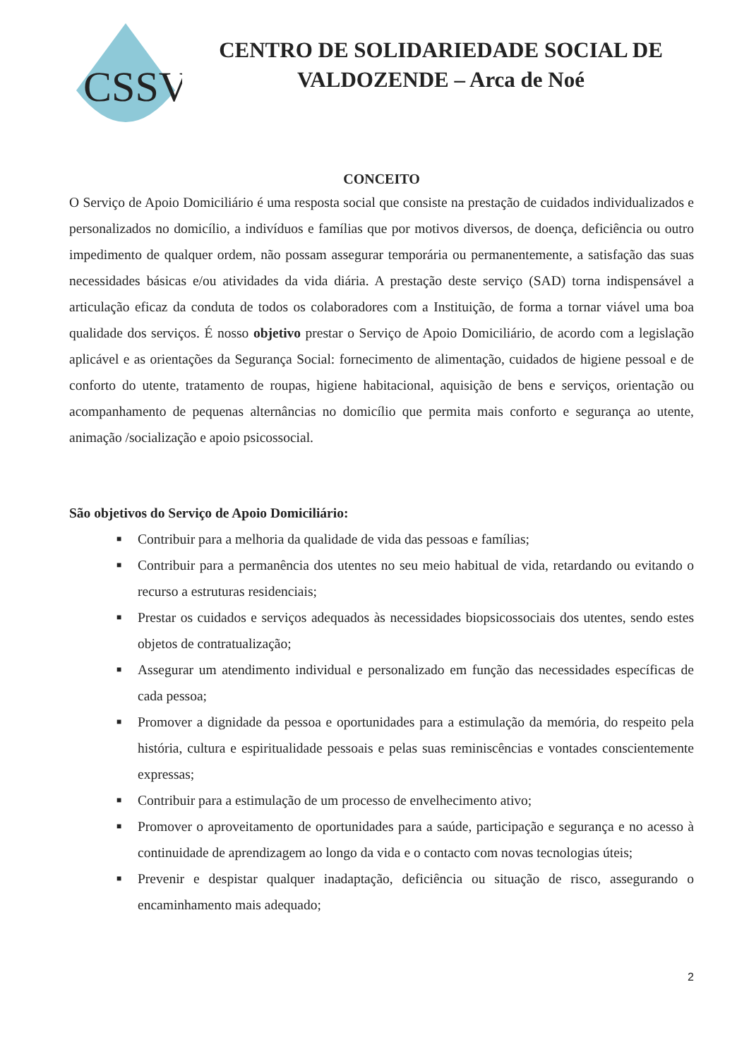CSSV
CENTRO DE SOLIDARIEDADE SOCIAL DE
VALDOZENDE – Arca de Noé
CONCEITO
O Serviço de Apoio Domiciliário é uma resposta social que consiste na prestação de cuidados individualizados e personalizados no domicílio, a indivíduos e famílias que por motivos diversos, de doença, deficiência ou outro impedimento de qualquer ordem, não possam assegurar temporária ou permanentemente, a satisfação das suas necessidades básicas e/ou atividades da vida diária. A prestação deste serviço (SAD) torna indispensável a articulação eficaz da conduta de todos os colaboradores com a Instituição, de forma a tornar viável uma boa qualidade dos serviços. É nosso objetivo prestar o Serviço de Apoio Domiciliário, de acordo com a legislação aplicável e as orientações da Segurança Social: fornecimento de alimentação, cuidados de higiene pessoal e de conforto do utente, tratamento de roupas, higiene habitacional, aquisição de bens e serviços, orientação ou acompanhamento de pequenas alternâncias no domicílio que permita mais conforto e segurança ao utente, animação /socialização e apoio psicossocial.
São objetivos do Serviço de Apoio Domiciliário:
■ Contribuir para a melhoria da qualidade de vida das pessoas e famílias;
■ Contribuir para a permanência dos utentes no seu meio habitual de vida, retardando ou evitando o recurso a estruturas residenciais;
■ Prestar os cuidados e serviços adequados às necessidades biopsicossociais dos utentes, sendo estes objetos de contratualização;
■ Assegurar um atendimento individual e personalizado em função das necessidades específicas de cada pessoa;
■ Promover a dignidade da pessoa e oportunidades para a estimulação da memória, do respeito pela história, cultura e espiritualidade pessoais e pelas suas reminiscências e vontades conscientemente expressas;
■ Contribuir para a estimulação de um processo de envelhecimento ativo;
■ Promover o aproveitamento de oportunidades para a saúde, participação e segurança e no acesso à continuidade de aprendizagem ao longo da vida e o contacto com novas tecnologias úteis;
■ Prevenir e despistar qualquer inadaptação, deficiência ou situação de risco, assegurando o encaminhamento mais adequado;
2